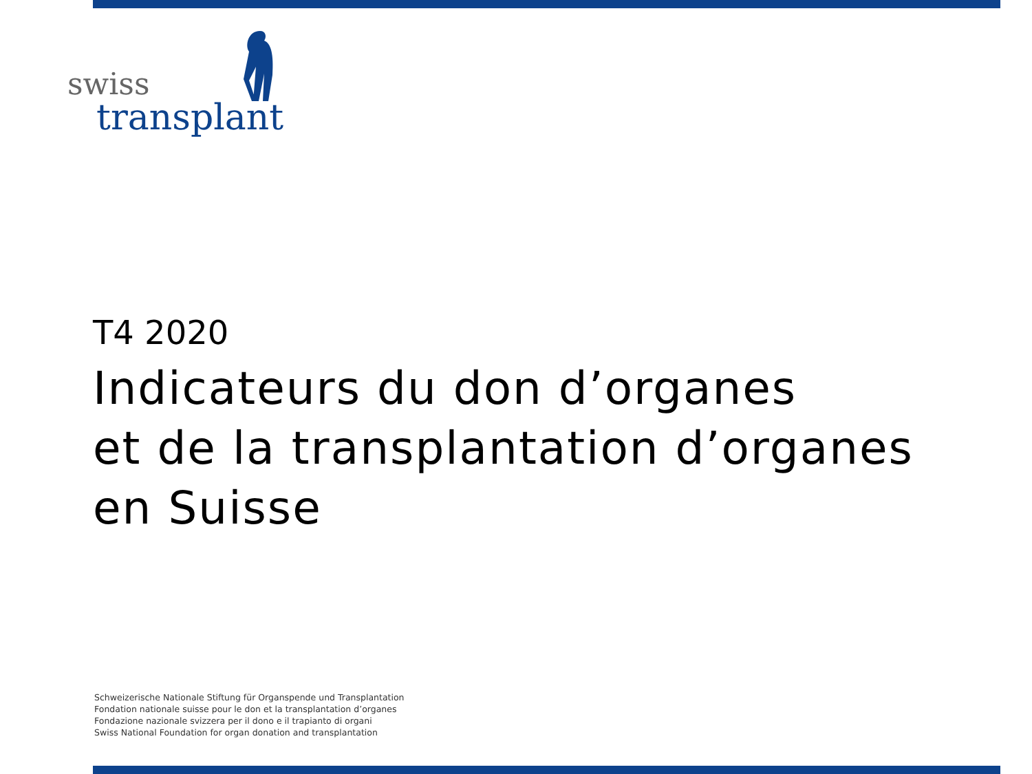swiss
transplant
T4 2020
Indicateurs du don d’organes
et de la transplantation d’organes
en Suisse
Schweizerische Nationale Stiftung für Organspende und Transplantation
Fondation nationale suisse pour le don et la transplantation d’organes
Fondazione nazionale svizzera per il dono e il trapianto di organi
Swiss National Foundation for organ donation and transplantation